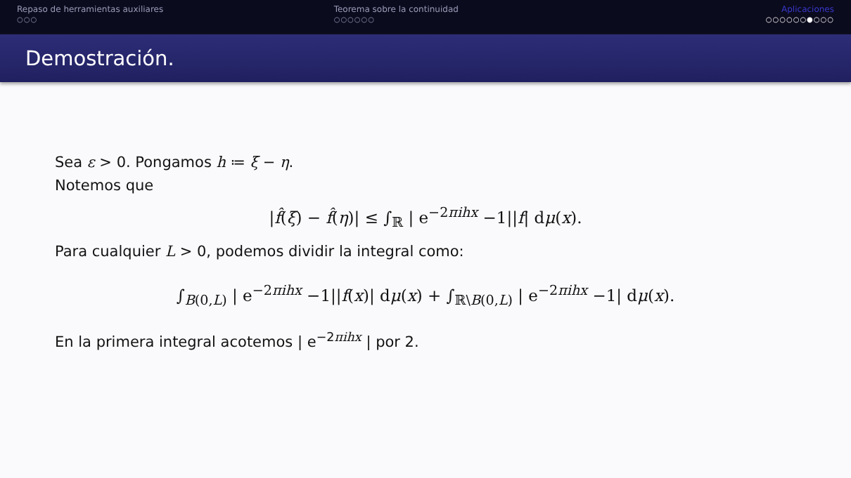Repaso de herramientas auxiliares
○○○
Teorema sobre la continuidad
○○○○○○
Aplicaciones
○○○○○○●○○○
Demostración.
Sea ε > 0. Pongamos h ≔ ξ − η.
Notemos que
|f̂(ξ) − f̂(η)| ≤ ∫<sub>ℝ</sub> | e<sup>−2πihx</sup> −1||f| dμ(x).
Para cualquier L > 0, podemos dividir la integral como:
∫<sub>B(0,L)</sub> | e<sup>−2πihx</sup> −1||f(x)| dμ(x) + ∫<sub>ℝ\B(0,L)</sub> | e<sup>−2πihx</sup> −1| dμ(x).
En la primera integral acotemos | e<sup>−2πihx</sup> | por 2.